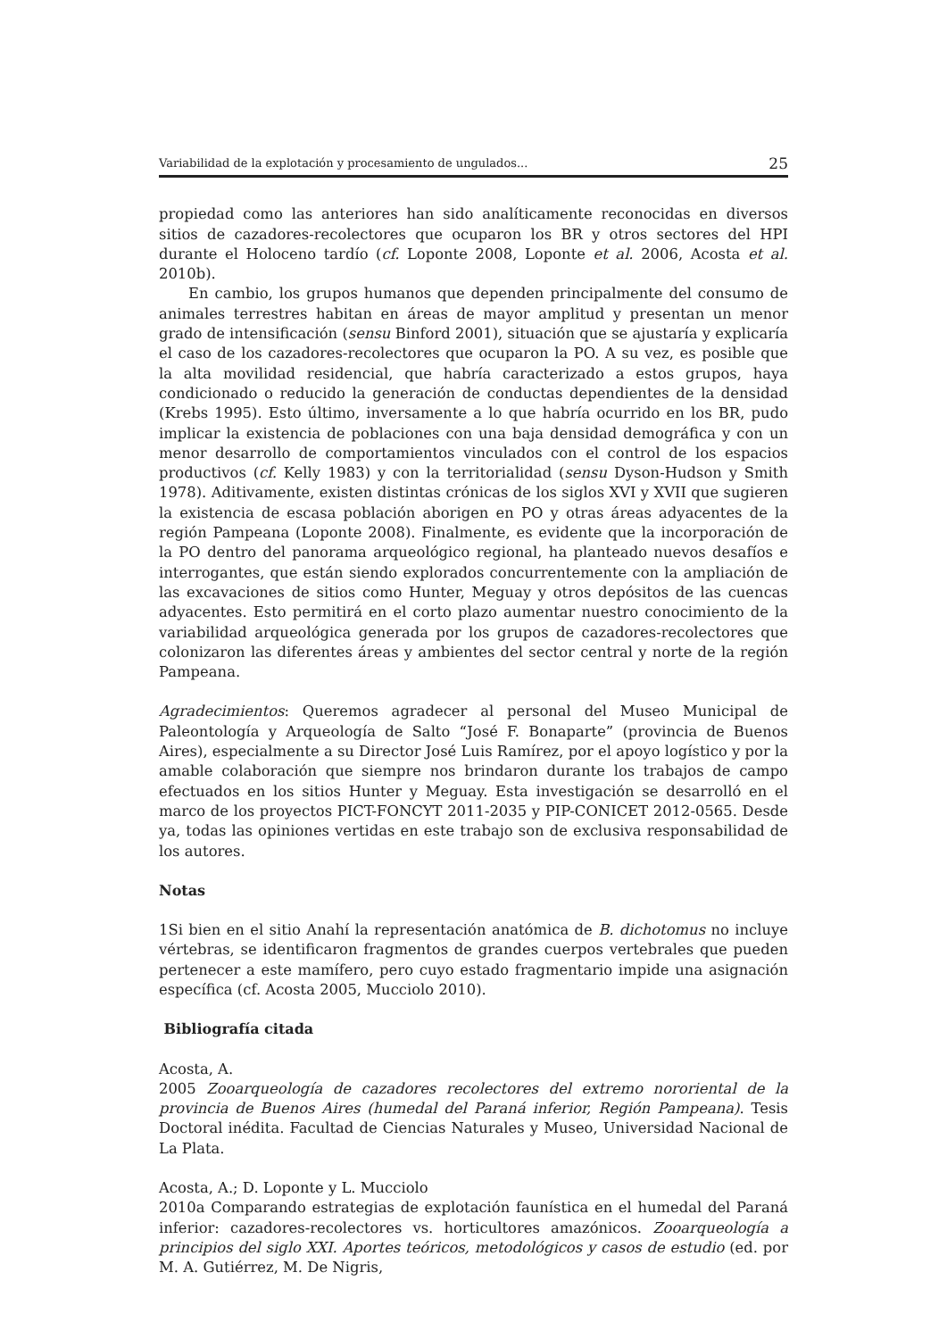Variabilidad de la explotación y procesamiento de ungulados... 25
propiedad como las anteriores han sido analíticamente reconocidas en diversos sitios de cazadores-recolectores que ocuparon los BR y otros sectores del HPI durante el Holoceno tardío (cf. Loponte 2008, Loponte et al. 2006, Acosta et al. 2010b).
En cambio, los grupos humanos que dependen principalmente del consumo de animales terrestres habitan en áreas de mayor amplitud y presentan un menor grado de intensificación (sensu Binford 2001), situación que se ajustaría y explicaría el caso de los cazadores-recolectores que ocuparon la PO. A su vez, es posible que la alta movilidad residencial, que habría caracterizado a estos grupos, haya condicionado o reducido la generación de conductas dependientes de la densidad (Krebs 1995). Esto último, inversamente a lo que habría ocurrido en los BR, pudo implicar la existencia de poblaciones con una baja densidad demográfica y con un menor desarrollo de comportamientos vinculados con el control de los espacios productivos (cf. Kelly 1983) y con la territorialidad (sensu Dyson-Hudson y Smith 1978). Aditivamente, existen distintas crónicas de los siglos XVI y XVII que sugieren la existencia de escasa población aborigen en PO y otras áreas adyacentes de la región Pampeana (Loponte 2008). Finalmente, es evidente que la incorporación de la PO dentro del panorama arqueológico regional, ha planteado nuevos desafíos e interrogantes, que están siendo explorados concurrentemente con la ampliación de las excavaciones de sitios como Hunter, Meguay y otros depósitos de las cuencas adyacentes. Esto permitirá en el corto plazo aumentar nuestro conocimiento de la variabilidad arqueológica generada por los grupos de cazadores-recolectores que colonizaron las diferentes áreas y ambientes del sector central y norte de la región Pampeana.
Agradecimientos: Queremos agradecer al personal del Museo Municipal de Paleontología y Arqueología de Salto “José F. Bonaparte” (provincia de Buenos Aires), especialmente a su Director José Luis Ramírez, por el apoyo logístico y por la amable colaboración que siempre nos brindaron durante los trabajos de campo efectuados en los sitios Hunter y Meguay. Esta investigación se desarrolló en el marco de los proyectos PICT-FONCYT 2011-2035 y PIP-CONICET 2012-0565. Desde ya, todas las opiniones vertidas en este trabajo son de exclusiva responsabilidad de los autores.
Notas
1Si bien en el sitio Anahí la representación anatómica de B. dichotomus no incluye vértebras, se identificaron fragmentos de grandes cuerpos vertebrales que pueden pertenecer a este mamífero, pero cuyo estado fragmentario impide una asignación específica (cf. Acosta 2005, Mucciolo 2010).
Bibliografía citada
Acosta, A.
2005 Zooarqueología de cazadores recolectores del extremo nororiental de la provincia de Buenos Aires (humedal del Paraná inferior, Región Pampeana). Tesis Doctoral inédita. Facultad de Ciencias Naturales y Museo, Universidad Nacional de La Plata.
Acosta, A.; D. Loponte y L. Mucciolo
2010a Comparando estrategias de explotación faunística en el humedal del Paraná inferior: cazadores-recolectores vs. horticultores amazónicos. Zooarqueología a principios del siglo XXI. Aportes teóricos, metodológicos y casos de estudio (ed. por M. A. Gutiérrez, M. De Nigris,